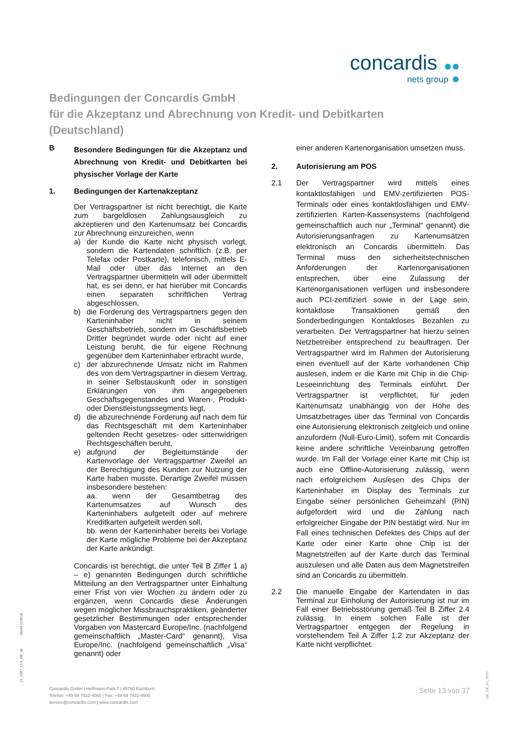concardis
nets group
Bedingungen der Concardis GmbH
für die Akzeptanz und Abrechnung von Kredit- und Debitkarten
(Deutschland)
B
Besondere Bedingungen für die Akzeptanz und Abrechnung von Kredit- und Debitkarten bei physischer Vorlage der Karte
1. Bedingungen der Kartenakzeptanz
Der Vertragspartner ist nicht berechtigt, die Karte zum bargeldlosen Zahlungsausgleich zu akzeptieren und den Kartenumsatz bei Concardis zur Abrechnung einzureichen, wenn
a) der Kunde die Karte nicht physisch vorlegt, sondern die Kartendaten schriftlich (z.B. per Telefax oder Postkarte), telefonisch, mittels E-Mail oder über das Internet an den Vertragspartner übermitteln will oder übermittelt hat, es sei denn, er hat hierüber mit Concardis einen separaten schriftlichen Vertrag abgeschlossen,
b) die Forderung des Vertragspartners gegen den Karteninhaber nicht in seinem Geschäftsbetrieb, sondern im Geschäftsbetrieb Dritter begründet wurde oder nicht auf einer Leistung beruht, die für eigene Rechnung gegenüber dem Karteninhaber erbracht wurde,
c) der abzurechnende Umsatz nicht im Rahmen des von dem Vertragspartner in diesem Vertrag, in seiner Selbstauskunft oder in sonstigen Erklärungen von ihm angegebenen Geschäftsgegenstandes und Waren-, Produkt- oder Dienstleistungssegments liegt,
d) die abzurechnende Forderung auf nach dem für das Rechtsgeschäft mit dem Karteninhaber geltenden Recht gesetzes- oder sittenwidrigen Rechtsgeschäften beruht,
e) aufgrund der Begleitumstände der Kartenvorlage der Vertragspartner Zweifel an der Berechtigung des Kunden zur Nutzung der Karte haben musste. Derartige Zweifel müssen insbesondere bestehen:
aa. wenn der Gesamtbetrag des Kartenumsatzes auf Wunsch des Karteninhabers aufgeteilt oder auf mehrere Kreditkarten aufgeteilt werden soll,
bb. wenn der Karteninhaber bereits bei Vorlage der Karte mögliche Probleme bei der Akzeptanz der Karte ankündigt.
Concardis ist berechtigt, die unter Teil B Ziffer 1 a) – e) genannten Bedingungen durch schriftliche Mitteilung an den Vertragspartner unter Einhaltung einer Frist von vier Wochen zu ändern oder zu ergänzen, wenn Concardis diese Änderungen wegen möglicher Missbrauchspraktiken, geänderter gesetzlicher Bestimmungen oder entsprechender Vorgaben von Mastercard Europe/Inc. (nachfolgend gemeinschaftlich „Master-Card“ genannt), Visa Europe/Inc. (nachfolgend gemeinschaftlich „Visa“ genannt) oder
einer anderen Kartenorganisation umsetzen muss.
2. Autorisierung am POS
2.1 Der Vertragspartner wird mittels eines kontaktlosfähigen und EMV-zertifizierten POS-Terminals oder eines kontaktlosfähigen und EMV-zertifizierten Karten-Kassensystems (nachfolgend gemeinschaftlich auch nur „Terminal“ genannt) die Autorisierungsanfragen zu Kartenumsätzen elektronisch an Concardis übermitteln. Das Terminal muss den sicherheitstechnischen Anforderungen der Kartenorganisationen entsprechen, über eine Zulassung der Kartenorganisationen verfügen und insbesondere auch PCI-zertifiziert sowie in der Lage sein, kontaktlose Transaktionen gemäß den Sonderbedingungen Kontaktloses Bezahlen zu verarbeiten. Der Vertragspartner hat hierzu seinen Netzbetreiber entsprechend zu beauftragen. Der Vertragspartner wird im Rahmen der Autorisierung einen eventuell auf der Karte vorhandenen Chip auslesen, indem er die Karte mit Chip in die Chip-Leseeinrichtung des Terminals einführt. Der Vertragspartner ist verpflichtet, für jeden Kartenumsatz unabhängig von der Höhe des Umsatzbetrages über das Terminal von Concardis eine Autorisierung elektronisch zeitgleich und online anzufordern (Null-Euro-Limit), sofern mit Concardis keine andere schriftliche Vereinbarung getroffen wurde. Im Fall der Vorlage einer Karte mit Chip ist auch eine Offline-Autorisierung zulässig, wenn nach erfolgreichem Auslesen des Chips der Karteninhaber im Display des Terminals zur Eingabe seiner persönlichen Geheimzahl (PIN) aufgefordert wird und die Zahlung nach erfolgreicher Eingabe der PIN bestätigt wird. Nur im Fall eines technischen Defektes des Chips auf der Karte oder einer Karte ohne Chip ist der Magnetstreifen auf der Karte durch das Terminal auszulesen und alle Daten aus dem Magnetstreifen sind an Concardis zu übermitteln.
2.2 Die manuelle Eingabe der Kartendaten in das Terminal zur Einholung der Autorisierung ist nur im Fall einer Betriebsstörung gemäß Teil B Ziffer 2.4 zulässig. In einem solchen Falle ist der Vertragspartner entgegen der Regelung in vorstehendem Teil A Ziffer 1.2 zur Akzeptanz der Karte nicht verpflichtet.
15_2287_13.0_DE_de Stand 11/2018
Concardis GmbH | Helfmann-Park 7 | 65760 Eschborn
Telefon: +49 69 7922-4060 | Fax: +49 69 7922-4500
service@concardis.com | www.concardis.com
Seite 13 von 37
DE_DE_V1_0919